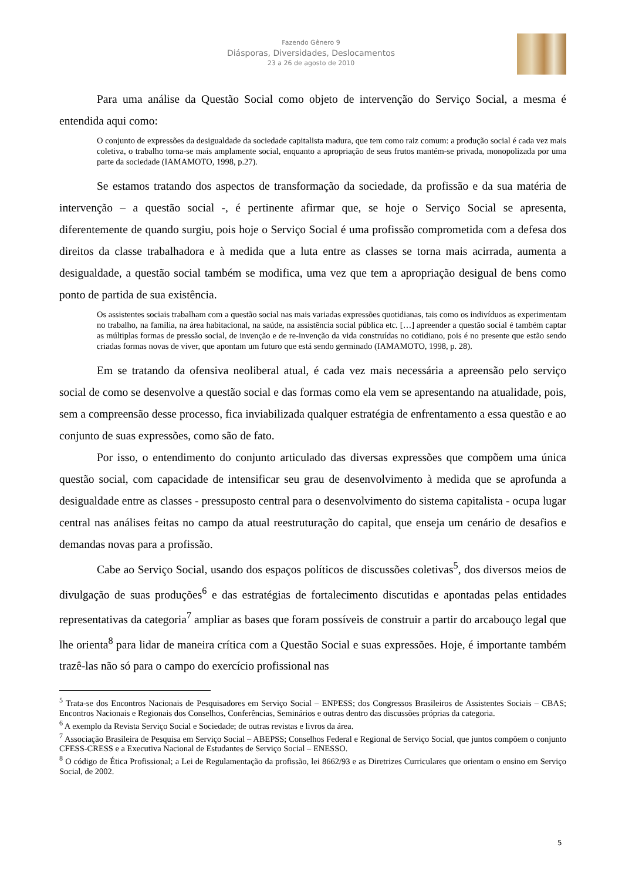Fazendo Gênero 9
Diásporas, Diversidades, Deslocamentos
23 a 26 de agosto de 2010
Para uma análise da Questão Social como objeto de intervenção do Serviço Social, a mesma é entendida aqui como:
O conjunto de expressões da desigualdade da sociedade capitalista madura, que tem como raiz comum: a produção social é cada vez mais coletiva, o trabalho torna-se mais amplamente social, enquanto a apropriação de seus frutos mantém-se privada, monopolizada por uma parte da sociedade (IAMAMOTO, 1998, p.27).
Se estamos tratando dos aspectos de transformação da sociedade, da profissão e da sua matéria de intervenção – a questão social -, é pertinente afirmar que, se hoje o Serviço Social se apresenta, diferentemente de quando surgiu, pois hoje o Serviço Social é uma profissão comprometida com a defesa dos direitos da classe trabalhadora e à medida que a luta entre as classes se torna mais acirrada, aumenta a desigualdade, a questão social também se modifica, uma vez que tem a apropriação desigual de bens como ponto de partida de sua existência.
Os assistentes sociais trabalham com a questão social nas mais variadas expressões quotidianas, tais como os indivíduos as experimentam no trabalho, na família, na área habitacional, na saúde, na assistência social pública etc. […] apreender a questão social é também captar as múltiplas formas de pressão social, de invenção e de re-invenção da vida construídas no cotidiano, pois é no presente que estão sendo criadas formas novas de viver, que apontam um futuro que está sendo germinado (IAMAMOTO, 1998, p. 28).
Em se tratando da ofensiva neoliberal atual, é cada vez mais necessária a apreensão pelo serviço social de como se desenvolve a questão social e das formas como ela vem se apresentando na atualidade, pois, sem a compreensão desse processo, fica inviabilizada qualquer estratégia de enfrentamento a essa questão e ao conjunto de suas expressões, como são de fato.
Por isso, o entendimento do conjunto articulado das diversas expressões que compõem uma única questão social, com capacidade de intensificar seu grau de desenvolvimento à medida que se aprofunda a desigualdade entre as classes - pressuposto central para o desenvolvimento do sistema capitalista - ocupa lugar central nas análises feitas no campo da atual reestruturação do capital, que enseja um cenário de desafios e demandas novas para a profissão.
Cabe ao Serviço Social, usando dos espaços políticos de discussões coletivas<sup>5</sup>, dos diversos meios de divulgação de suas produções<sup>6</sup> e das estratégias de fortalecimento discutidas e apontadas pelas entidades representativas da categoria<sup>7</sup> ampliar as bases que foram possíveis de construir a partir do arcabouço legal que lhe orienta<sup>8</sup> para lidar de maneira crítica com a Questão Social e suas expressões. Hoje, é importante também trazê-las não só para o campo do exercício profissional nas
<sup>5</sup> Trata-se dos Encontros Nacionais de Pesquisadores em Serviço Social – ENPESS; dos Congressos Brasileiros de Assistentes Sociais – CBAS; Encontros Nacionais e Regionais dos Conselhos, Conferências, Seminários e outras dentro das discussões próprias da categoria.
<sup>6</sup> A exemplo da Revista Serviço Social e Sociedade; de outras revistas e livros da área.
<sup>7</sup> Associação Brasileira de Pesquisa em Serviço Social – ABEPSS; Conselhos Federal e Regional de Serviço Social, que juntos compõem o conjunto CFESS-CRESS e a Executiva Nacional de Estudantes de Serviço Social – ENESSO.
<sup>8</sup> O código de Ética Profissional; a Lei de Regulamentação da profissão, lei 8662/93 e as Diretrizes Curriculares que orientam o ensino em Serviço Social, de 2002.
5